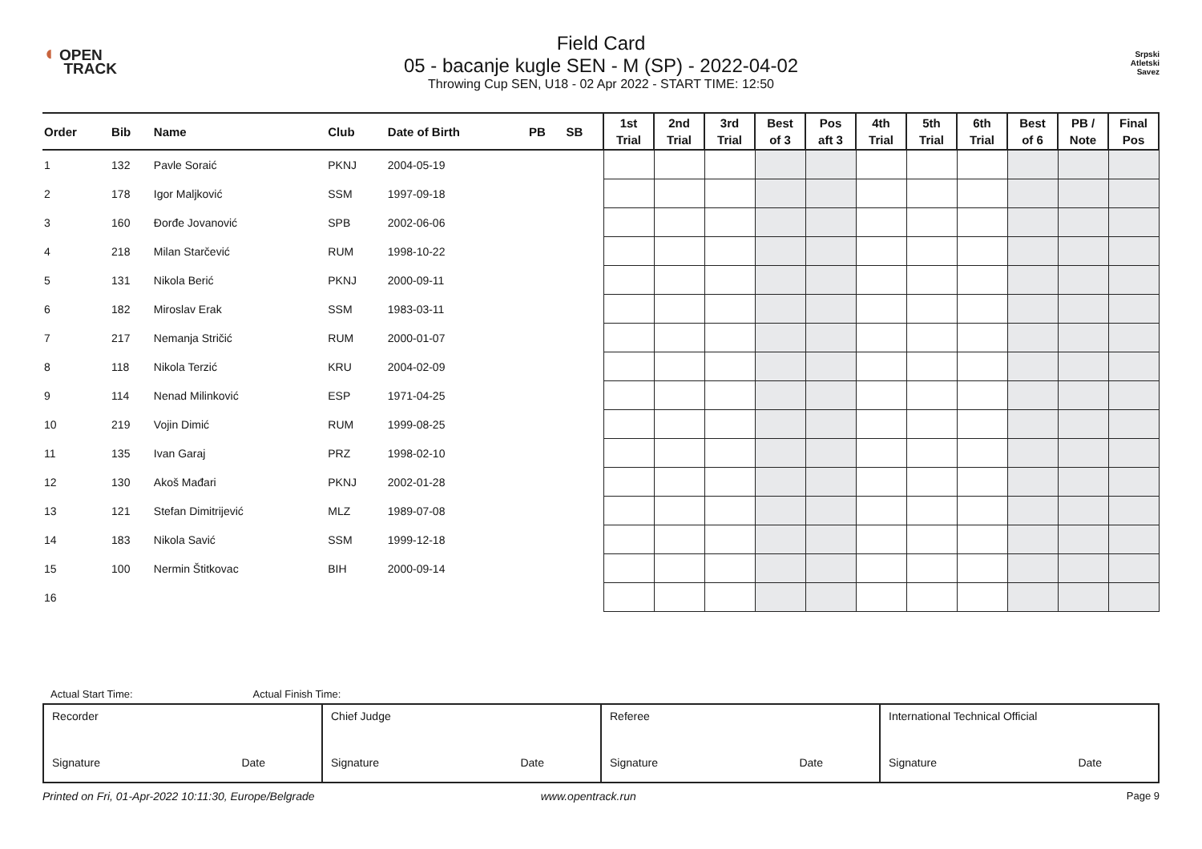◖ OPEN
TRACK
Field Card
05 - bacanje kugle SEN - M (SP) - 2022-04-02
Throwing Cup SEN, U18 - 02 Apr 2022 - START TIME: 12:50
Srpski
Atletski
Savez
| Order | Bib | Name | Club | Date of Birth | PB | SB | 1st Trial | 2nd Trial | 3rd Trial | Best of 3 | Pos aft 3 | 4th Trial | 5th Trial | 6th Trial | Best of 6 | PB / Note | Final Pos |
| --- | --- | --- | --- | --- | --- | --- | --- | --- | --- | --- | --- | --- | --- | --- | --- | --- | --- |
| 1 | 132 | Pavle Soraić | PKNJ | 2004-05-19 | | | | | | | | | | | | | |
| 2 | 178 | Igor Maljković | SSM | 1997-09-18 | | | | | | | | | | | | | |
| 3 | 160 | Đorđe Jovanović | SPB | 2002-06-06 | | | | | | | | | | | | | |
| 4 | 218 | Milan Starčević | RUM | 1998-10-22 | | | | | | | | | | | | | |
| 5 | 131 | Nikola Berić | PKNJ | 2000-09-11 | | | | | | | | | | | | | |
| 6 | 182 | Miroslav Erak | SSM | 1983-03-11 | | | | | | | | | | | | | |
| 7 | 217 | Nemanja Stričić | RUM | 2000-01-07 | | | | | | | | | | | | | |
| 8 | 118 | Nikola Terzić | KRU | 2004-02-09 | | | | | | | | | | | | | |
| 9 | 114 | Nenad Milinković | ESP | 1971-04-25 | | | | | | | | | | | | | |
| 10 | 219 | Vojin Dimić | RUM | 1999-08-25 | | | | | | | | | | | | | |
| 11 | 135 | Ivan Garaj | PRZ | 1998-02-10 | | | | | | | | | | | | | |
| 12 | 130 | Akoš Mađari | PKNJ | 2002-01-28 | | | | | | | | | | | | | |
| 13 | 121 | Stefan Dimitrijević | MLZ | 1989-07-08 | | | | | | | | | | | | | |
| 14 | 183 | Nikola Savić | SSM | 1999-12-18 | | | | | | | | | | | | | |
| 15 | 100 | Nermin Štitkovac | BIH | 2000-09-14 | | | | | | | | | | | | | |
| 16 | | | | | | | | | | | | | | | | | |
Actual Start Time: Actual Finish Time:
| Recorder Signature Date | Chief Judge Signature Date | Referee Signature Date | International Technical Official Signature Date |
Printed on Fri, 01-Apr-2022 10:11:30, Europe/Belgrade www.opentrack.run Page 9